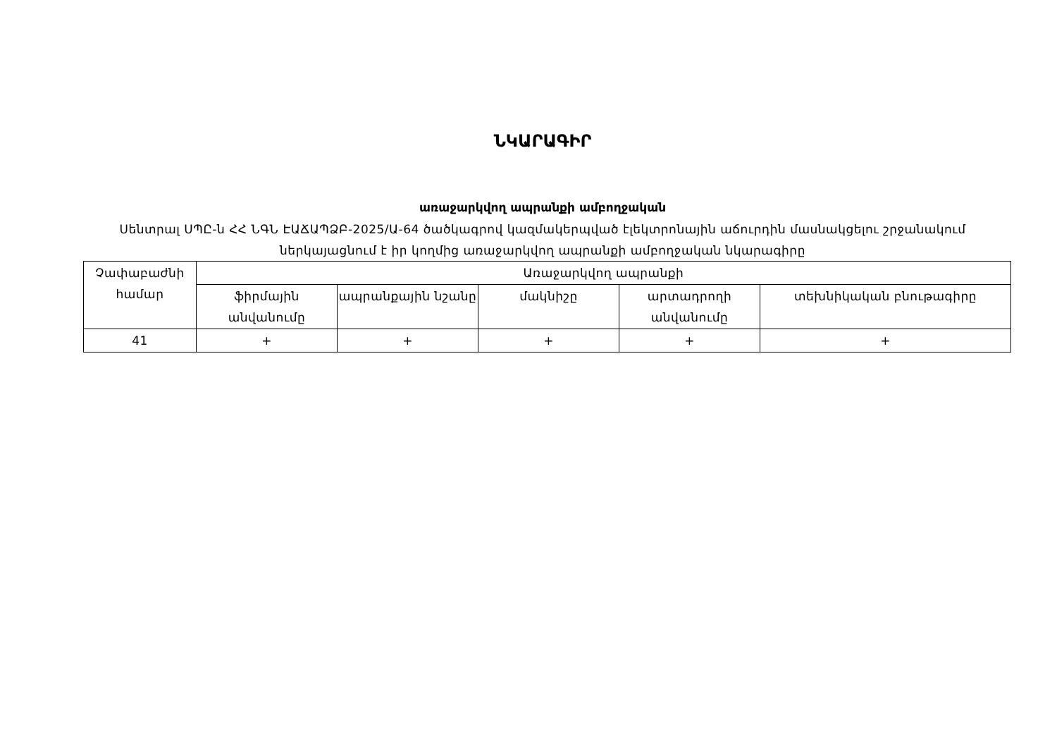ՆԿԱՐԱԳԻՐ
առաջարկվող ապրանքի ամբողջական
Սենտրալ ՍՊԸ-ն ՀՀ ՆԳՆ ԷԱՃԱՊՁԲ-2025/Ա-64 ծածկագրով կազմակերպված էլեկտրոնային աճուրդին մասնակցելու շրջանակում ներկայացնում է իր կողմից առաջարկվող ապրանքի ամբողջական նկարագիրը
| Չափաբաժնի համար | Առաջարկվող ապրանքի | | | | |
| --- | --- | --- | --- | --- | --- |
| | ֆիրմային անվանումը | ապրանքային նշանը | մակնիշը | արտադրողի անվանումը | տեխնիկական բնութագիրը |
| 41 | + | + | + | + | + |